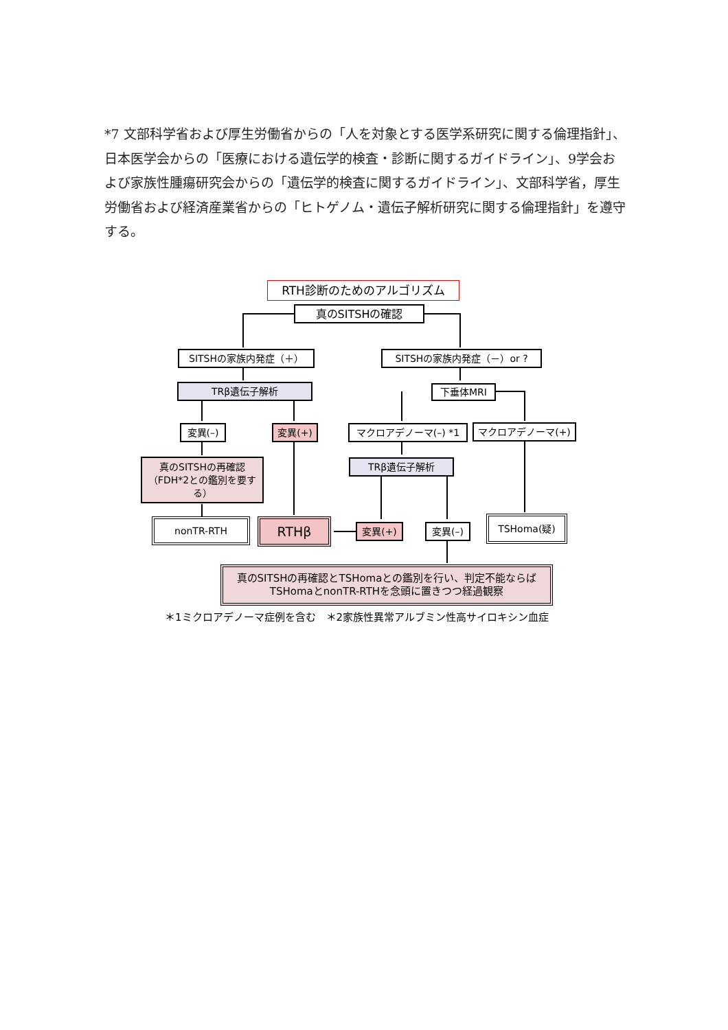*7 文部科学省および厚生労働省からの「人を対象とする医学系研究に関する倫理指針」、日本医学会からの「医療における遺伝学的検査・診断に関するガイドライン」、9学会および家族性腫瘍研究会からの「遺伝学的検査に関するガイドライン」、文部科学省，厚生労働省および経済産業省からの「ヒトゲノム・遺伝子解析研究に関する倫理指針」を遵守する。
RTH診断のためのアルゴリズム
真のSITSHの確認
SITSHの家族内発症（＋） SITSHの家族内発症（－）or ?
TRβ遺伝子解析 下垂体MRI
変異(–) 変異(+) マクロアデノーマ(–) *1 マクロアデノーマ(+)
真のSITSHの再確認（FDH*2との鑑別を要する）
TRβ遺伝子解析
nonTR-RTH RTHβ 変異(+) 変異(–)
TSHoma(疑)
真のSITSHの再確認とTSHomaとの鑑別を行い、判定不能ならば
TSHomaとnonTR-RTHを念頭に置きつつ経過観察
＊1ミクロアデノーマ症例を含む　＊2家族性異常アルブミン性高サイロキシン血症